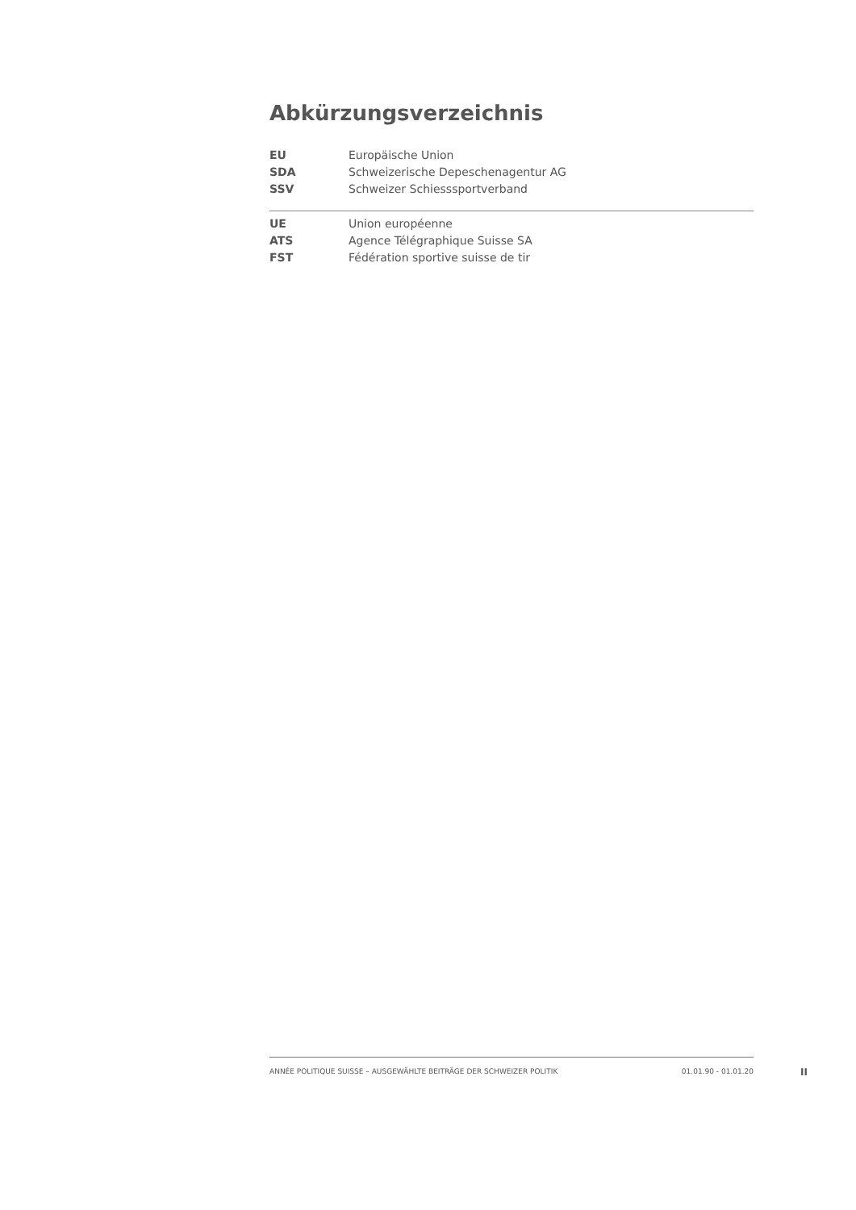Abkürzungsverzeichnis
| EU | Europäische Union |
| SDA | Schweizerische Depeschenagentur AG |
| SSV | Schweizer Schiesssportverband |
| UE | Union européenne |
| ATS | Agence Télégraphique Suisse SA |
| FST | Fédération sportive suisse de tir |
ANNÉE POLITIQUE SUISSE – AUSGEWÄHLTE BEITRÄGE DER SCHWEIZER POLITIK 01.01.90 - 01.01.20
II